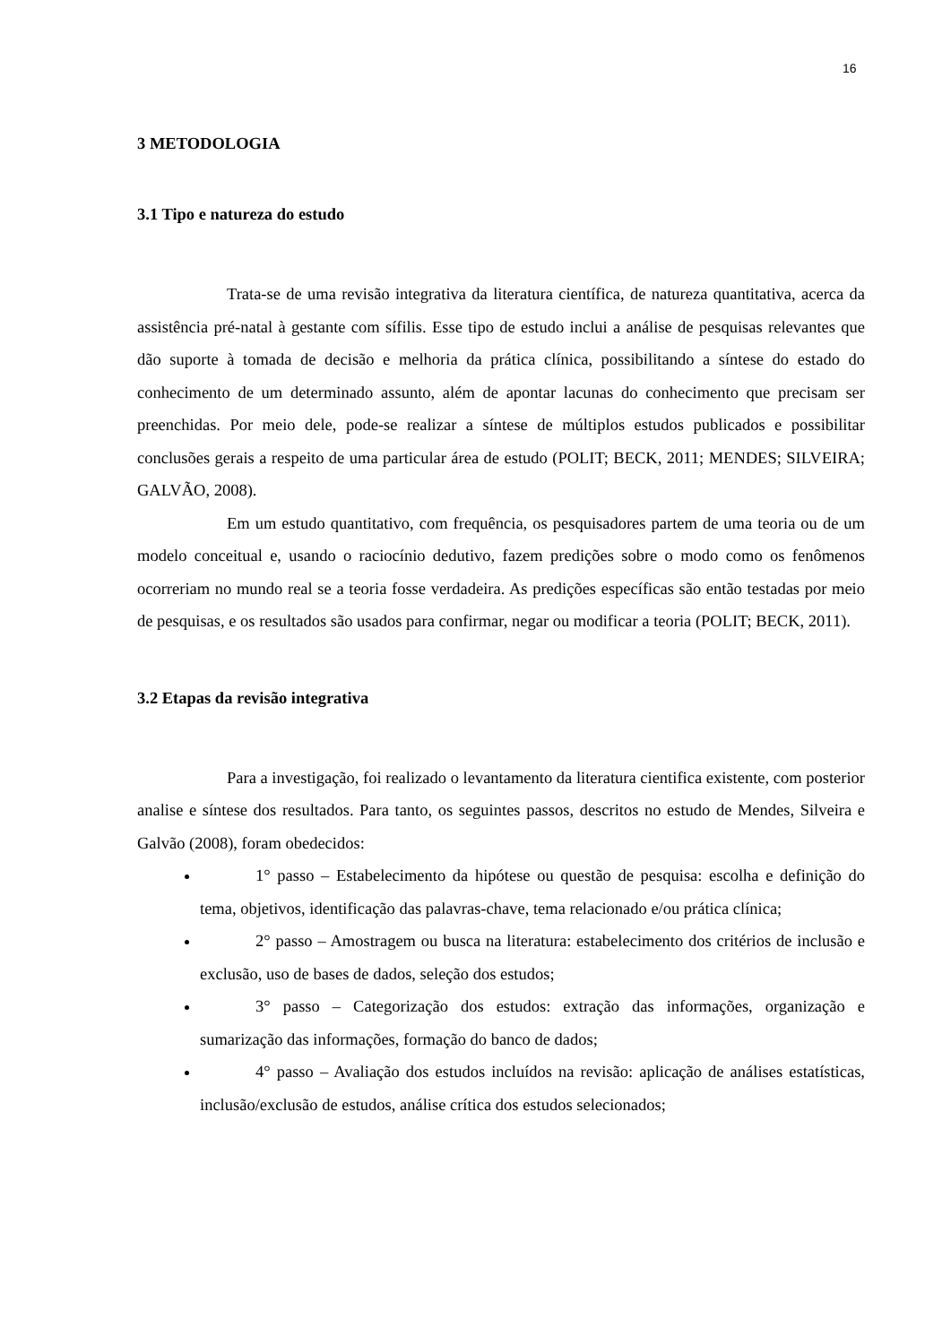16
3 METODOLOGIA
3.1 Tipo e natureza do estudo
Trata-se de uma revisão integrativa da literatura científica, de natureza quantitativa, acerca da assistência pré-natal à gestante com sífilis. Esse tipo de estudo inclui a análise de pesquisas relevantes que dão suporte à tomada de decisão e melhoria da prática clínica, possibilitando a síntese do estado do conhecimento de um determinado assunto, além de apontar lacunas do conhecimento que precisam ser preenchidas. Por meio dele, pode-se realizar a síntese de múltiplos estudos publicados e possibilitar conclusões gerais a respeito de uma particular área de estudo (POLIT; BECK, 2011; MENDES; SILVEIRA; GALVÃO, 2008).
Em um estudo quantitativo, com frequência, os pesquisadores partem de uma teoria ou de um modelo conceitual e, usando o raciocínio dedutivo, fazem predições sobre o modo como os fenômenos ocorreriam no mundo real se a teoria fosse verdadeira. As predições específicas são então testadas por meio de pesquisas, e os resultados são usados para confirmar, negar ou modificar a teoria (POLIT; BECK, 2011).
3.2 Etapas da revisão integrativa
Para a investigação, foi realizado o levantamento da literatura cientifica existente, com posterior analise e síntese dos resultados. Para tanto, os seguintes passos, descritos no estudo de Mendes, Silveira e Galvão (2008), foram obedecidos:
1° passo – Estabelecimento da hipótese ou questão de pesquisa: escolha e definição do tema, objetivos, identificação das palavras-chave, tema relacionado e/ou prática clínica;
2° passo – Amostragem ou busca na literatura: estabelecimento dos critérios de inclusão e exclusão, uso de bases de dados, seleção dos estudos;
3° passo – Categorização dos estudos: extração das informações, organização e sumarização das informações, formação do banco de dados;
4° passo – Avaliação dos estudos incluídos na revisão: aplicação de análises estatísticas, inclusão/exclusão de estudos, análise crítica dos estudos selecionados;